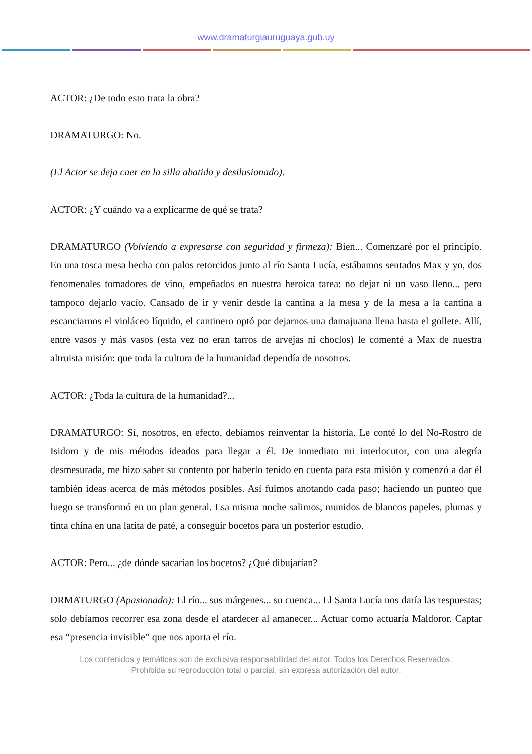www.dramaturgiauruguaya.gub.uy
ACTOR: ¿De todo esto trata la obra?
DRAMATURGO: No.
(El Actor se deja caer en la silla abatido y desilusionado).
ACTOR: ¿Y cuándo va a explicarme de qué se trata?
DRAMATURGO (Volviendo a expresarse con seguridad y firmeza): Bien... Comenzaré por el principio. En una tosca mesa hecha con palos retorcidos junto al río Santa Lucía, estábamos sentados Max y yo, dos fenomenales tomadores de vino, empeñados en nuestra heroica tarea: no dejar ni un vaso lleno... pero tampoco dejarlo vacío. Cansado de ir y venir desde la cantina a la mesa y de la mesa a la cantina a escanciarnos el violáceo líquido, el cantinero optó por dejarnos una damajuana llena hasta el gollete. Allí, entre vasos y más vasos (esta vez no eran tarros de arvejas ni choclos) le comenté a Max de nuestra altruista misión: que toda la cultura de la humanidad dependía de nosotros.
ACTOR: ¿Toda la cultura de la humanidad?...
DRAMATURGO: Sí, nosotros, en efecto, debíamos reinventar la historia. Le conté lo del No-Rostro de Isidoro y de mis métodos ideados para llegar a él. De inmediato mi interlocutor, con una alegría desmesurada, me hizo saber su contento por haberlo tenido en cuenta para esta misión y comenzó a dar él también ideas acerca de más métodos posibles. Así fuimos anotando cada paso; haciendo un punteo que luego se transformó en un plan general. Esa misma noche salimos, munidos de blancos papeles, plumas y tinta china en una latita de paté, a conseguir bocetos para un posterior estudio.
ACTOR: Pero... ¿de dónde sacarían los bocetos? ¿Qué dibujarían?
DRMATURGO (Apasionado): El río... sus márgenes... su cuenca... El Santa Lucía nos daría las respuestas; solo debíamos recorrer esa zona desde el atardecer al amanecer... Actuar como actuaría Maldoror. Captar esa “presencia invisible” que nos aporta el río.
Los contenidos y temáticas son de exclusiva responsabilidad del autor. Todos los Derechos Reservados.
Prohibida su reproducción total o parcial, sin expresa autorización del autor.